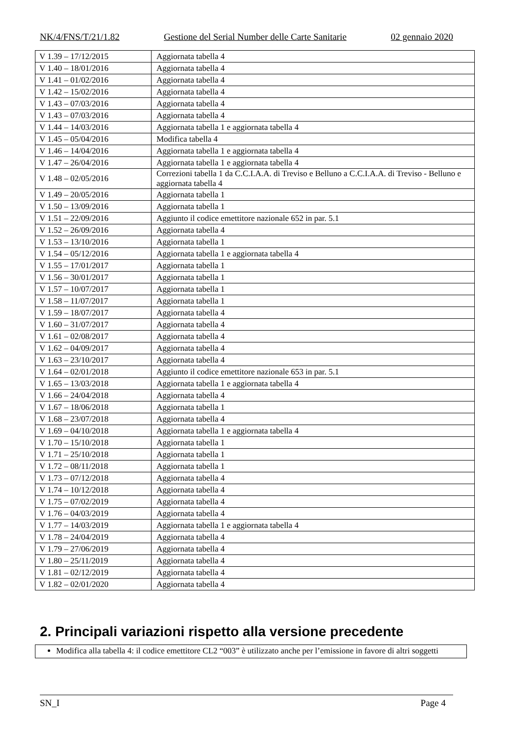NK/4/FNS/T/21/1.82 Gestione del Serial Number delle Carte Sanitarie 02 gennaio 2020
| V 1.39 – 17/12/2015 | Aggiornata tabella 4 |
| V 1.40 – 18/01/2016 | Aggiornata tabella 4 |
| V 1.41 – 01/02/2016 | Aggiornata tabella 4 |
| V 1.42 – 15/02/2016 | Aggiornata tabella 4 |
| V 1.43 – 07/03/2016 | Aggiornata tabella 4 |
| V 1.43 – 07/03/2016 | Aggiornata tabella 4 |
| V 1.44 – 14/03/2016 | Aggiornata tabella 1 e aggiornata tabella 4 |
| V 1.45 – 05/04/2016 | Modifica tabella 4 |
| V 1.46 – 14/04/2016 | Aggiornata tabella 1 e aggiornata tabella 4 |
| V 1.47 – 26/04/2016 | Aggiornata tabella 1 e aggiornata tabella 4 |
| V 1.48 – 02/05/2016 | Correzioni tabella 1 da C.C.I.A.A. di Treviso e Belluno a C.C.I.A.A. di Treviso - Belluno e aggiornata tabella 4 |
| V 1.49 – 20/05/2016 | Aggiornata tabella 1 |
| V 1.50 – 13/09/2016 | Aggiornata tabella 1 |
| V 1.51 – 22/09/2016 | Aggiunto il codice emettitore nazionale 652 in par. 5.1 |
| V 1.52 – 26/09/2016 | Aggiornata tabella 4 |
| V 1.53 – 13/10/2016 | Aggiornata tabella 1 |
| V 1.54 – 05/12/2016 | Aggiornata tabella 1 e aggiornata tabella 4 |
| V 1.55 – 17/01/2017 | Aggiornata tabella 1 |
| V 1.56 – 30/01/2017 | Aggiornata tabella 1 |
| V 1.57 – 10/07/2017 | Aggiornata tabella 1 |
| V 1.58 – 11/07/2017 | Aggiornata tabella 1 |
| V 1.59 – 18/07/2017 | Aggiornata tabella 4 |
| V 1.60 – 31/07/2017 | Aggiornata tabella 4 |
| V 1.61 – 02/08/2017 | Aggiornata tabella 4 |
| V 1.62 – 04/09/2017 | Aggiornata tabella 4 |
| V 1.63 – 23/10/2017 | Aggiornata tabella 4 |
| V 1.64 – 02/01/2018 | Aggiunto il codice emettitore nazionale 653 in par. 5.1 |
| V 1.65 – 13/03/2018 | Aggiornata tabella 1 e aggiornata tabella 4 |
| V 1.66 – 24/04/2018 | Aggiornata tabella 4 |
| V 1.67 – 18/06/2018 | Aggiornata tabella 1 |
| V 1.68 – 23/07/2018 | Aggiornata tabella 4 |
| V 1.69 – 04/10/2018 | Aggiornata tabella 1 e aggiornata tabella 4 |
| V 1.70 – 15/10/2018 | Aggiornata tabella 1 |
| V 1.71 – 25/10/2018 | Aggiornata tabella 1 |
| V 1.72 – 08/11/2018 | Aggiornata tabella 1 |
| V 1.73 – 07/12/2018 | Aggiornata tabella 4 |
| V 1.74 – 10/12/2018 | Aggiornata tabella 4 |
| V 1.75 – 07/02/2019 | Aggiornata tabella 4 |
| V 1.76 – 04/03/2019 | Aggiornata tabella 4 |
| V 1.77 – 14/03/2019 | Aggiornata tabella 1 e aggiornata tabella 4 |
| V 1.78 – 24/04/2019 | Aggiornata tabella 4 |
| V 1.79 – 27/06/2019 | Aggiornata tabella 4 |
| V 1.80 – 25/11/2019 | Aggiornata tabella 4 |
| V 1.81 – 02/12/2019 | Aggiornata tabella 4 |
| V 1.82 – 02/01/2020 | Aggiornata tabella 4 |
2. Principali variazioni rispetto alla versione precedente
Modifica alla tabella 4: il codice emettitore CL2 “003” è utilizzato anche per l’emissione in favore di altri soggetti
SN_I Page 4